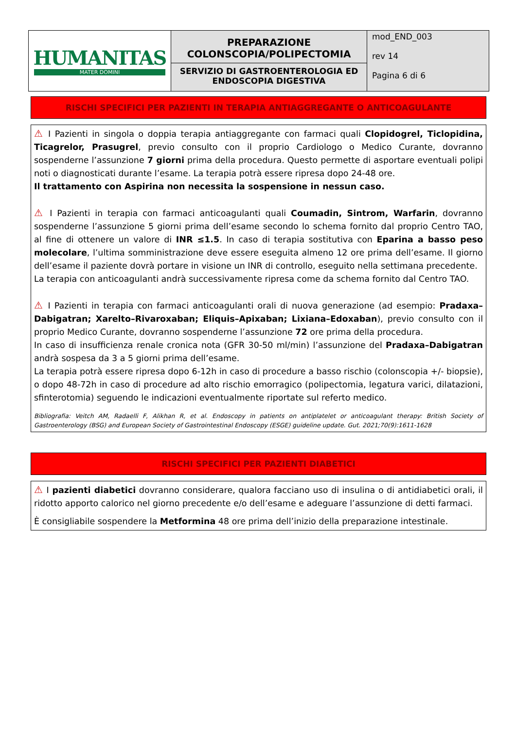| HUMANITAS MATER DOMINI | PREPARAZIONE COLONSCOPIA/POLIPECTOMIA SERVIZIO DI GASTROENTEROLOGIA ED ENDOSCOPIA DIGESTIVA | mod_END_003 rev 14 Pagina 6 di 6 |
RISCHI SPECIFICI PER PAZIENTI IN TERAPIA ANTIAGGREGANTE O ANTICOAGULANTE
⚠ I Pazienti in singola o doppia terapia antiaggregante con farmaci quali Clopidogrel, Ticlopidina, Ticagrelor, Prasugrel, previo consulto con il proprio Cardiologo o Medico Curante, dovranno sospenderne l’assunzione 7 giorni prima della procedura. Questo permette di asportare eventuali polipi noti o diagnosticati durante l’esame. La terapia potrà essere ripresa dopo 24-48 ore.
Il trattamento con Aspirina non necessita la sospensione in nessun caso.
⚠ I Pazienti in terapia con farmaci anticoagulanti quali Coumadin, Sintrom, Warfarin, dovranno sospenderne l’assunzione 5 giorni prima dell’esame secondo lo schema fornito dal proprio Centro TAO, al fine di ottenere un valore di INR ≤1.5. In caso di terapia sostitutiva con Eparina a basso peso molecolare, l’ultima somministrazione deve essere eseguita almeno 12 ore prima dell’esame. Il giorno dell’esame il paziente dovrà portare in visione un INR di controllo, eseguito nella settimana precedente.
La terapia con anticoagulanti andrà successivamente ripresa come da schema fornito dal Centro TAO.
⚠ I Pazienti in terapia con farmaci anticoagulanti orali di nuova generazione (ad esempio: Pradaxa–Dabigatran; Xarelto–Rivaroxaban; Eliquis–Apixaban; Lixiana–Edoxaban), previo consulto con il proprio Medico Curante, dovranno sospenderne l’assunzione 72 ore prima della procedura.
In caso di insufficienza renale cronica nota (GFR 30-50 ml/min) l’assunzione del Pradaxa–Dabigatran andrà sospesa da 3 a 5 giorni prima dell’esame.
La terapia potrà essere ripresa dopo 6-12h in caso di procedure a basso rischio (colonscopia +/- biopsie), o dopo 48-72h in caso di procedure ad alto rischio emorragico (polipectomia, legatura varici, dilatazioni, sfinterotomia) seguendo le indicazioni eventualmente riportate sul referto medico.
Bibliografia: Veitch AM, Radaelli F, Alikhan R, et al. Endoscopy in patients on antiplatelet or anticoagulant therapy: British Society of Gastroenterology (BSG) and European Society of Gastrointestinal Endoscopy (ESGE) guideline update. Gut. 2021;70(9):1611-1628
RISCHI SPECIFICI PER PAZIENTI DIABETICI
⚠ I pazienti diabetici dovranno considerare, qualora facciano uso di insulina o di antidiabetici orali, il ridotto apporto calorico nel giorno precedente e/o dell’esame e adeguare l’assunzione di detti farmaci.
È consigliabile sospendere la Metformina 48 ore prima dell’inizio della preparazione intestinale.